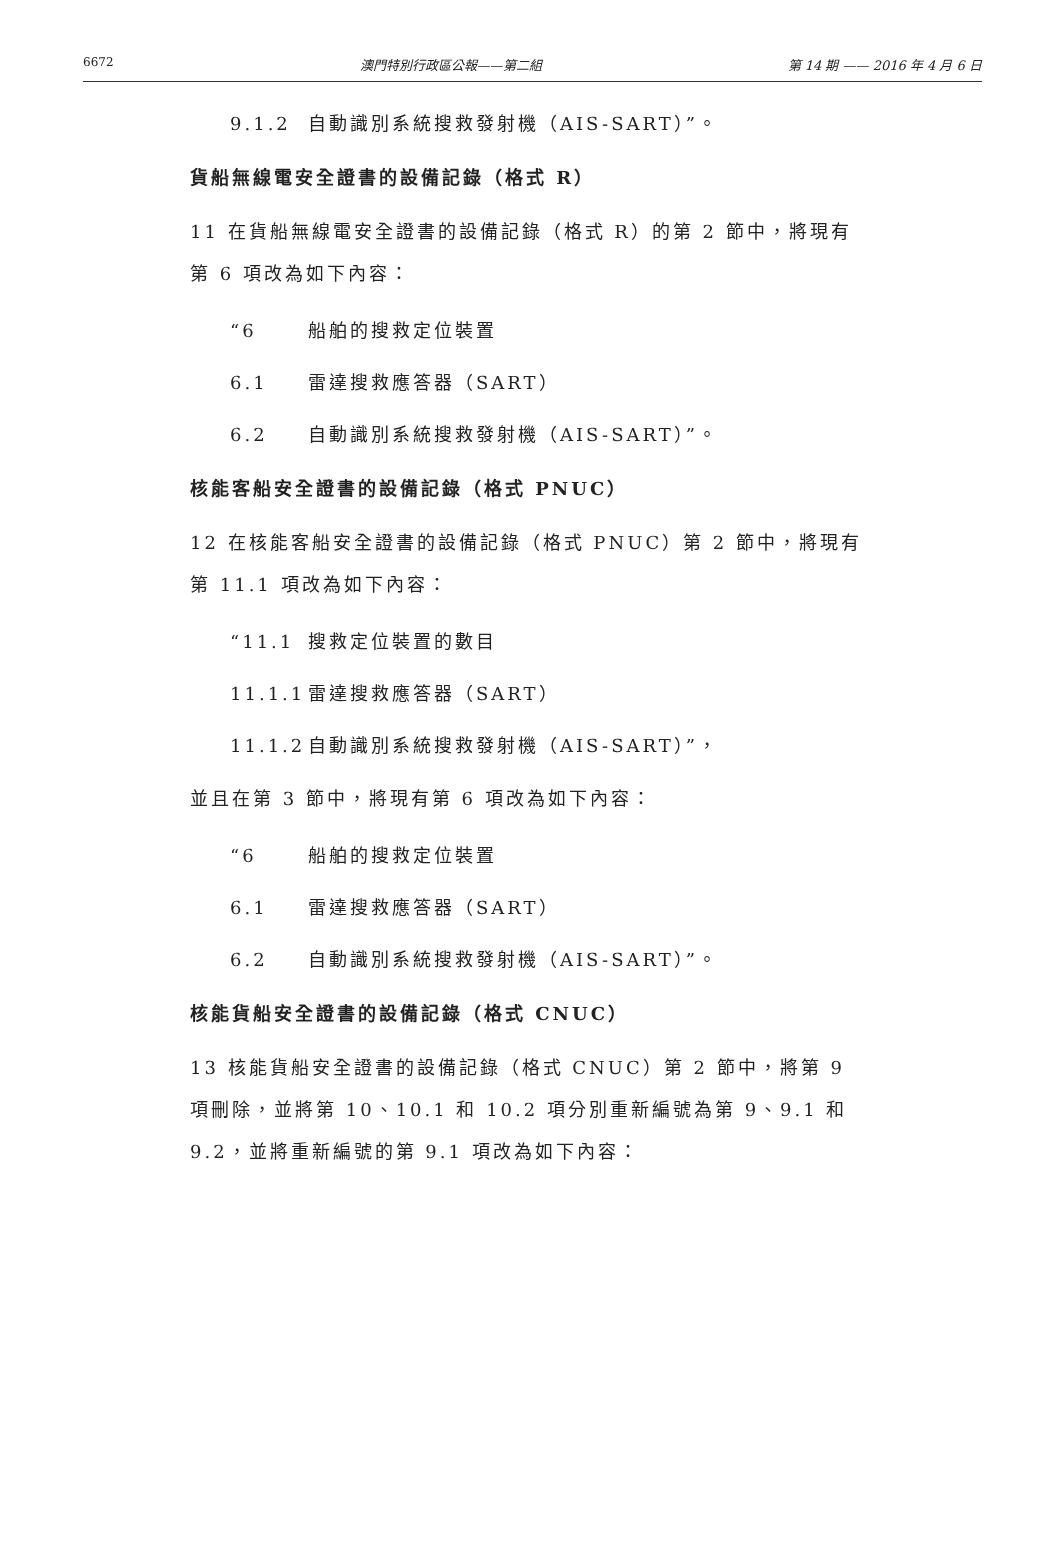6672 澳門特別行政區公報——第二組 第 14 期 —— 2016 年 4 月 6 日
9.1.2 自動識別系統搜救發射機（AIS-SART）”。
貨船無線電安全證書的設備記錄（格式 R）
11 在貨船無線電安全證書的設備記錄（格式 R）的第 2 節中，將現有第 6 項改為如下內容：
“6 船舶的搜救定位裝置
6.1 雷達搜救應答器（SART）
6.2 自動識別系統搜救發射機（AIS-SART）”。
核能客船安全證書的設備記錄（格式 PNUC）
12 在核能客船安全證書的設備記錄（格式 PNUC）第 2 節中，將現有第 11.1 項改為如下內容：
“11.1 搜救定位裝置的數目
11.1.1 雷達搜救應答器（SART）
11.1.2 自動識別系統搜救發射機（AIS-SART）”，
並且在第 3 節中，將現有第 6 項改為如下內容：
“6 船舶的搜救定位裝置
6.1 雷達搜救應答器（SART）
6.2 自動識別系統搜救發射機（AIS-SART）”。
核能貨船安全證書的設備記錄（格式 CNUC）
13 核能貨船安全證書的設備記錄（格式 CNUC）第 2 節中，將第 9 項刪除，並將第 10、10.1 和 10.2 項分別重新編號為第 9、9.1 和 9.2，並將重新編號的第 9.1 項改為如下內容：